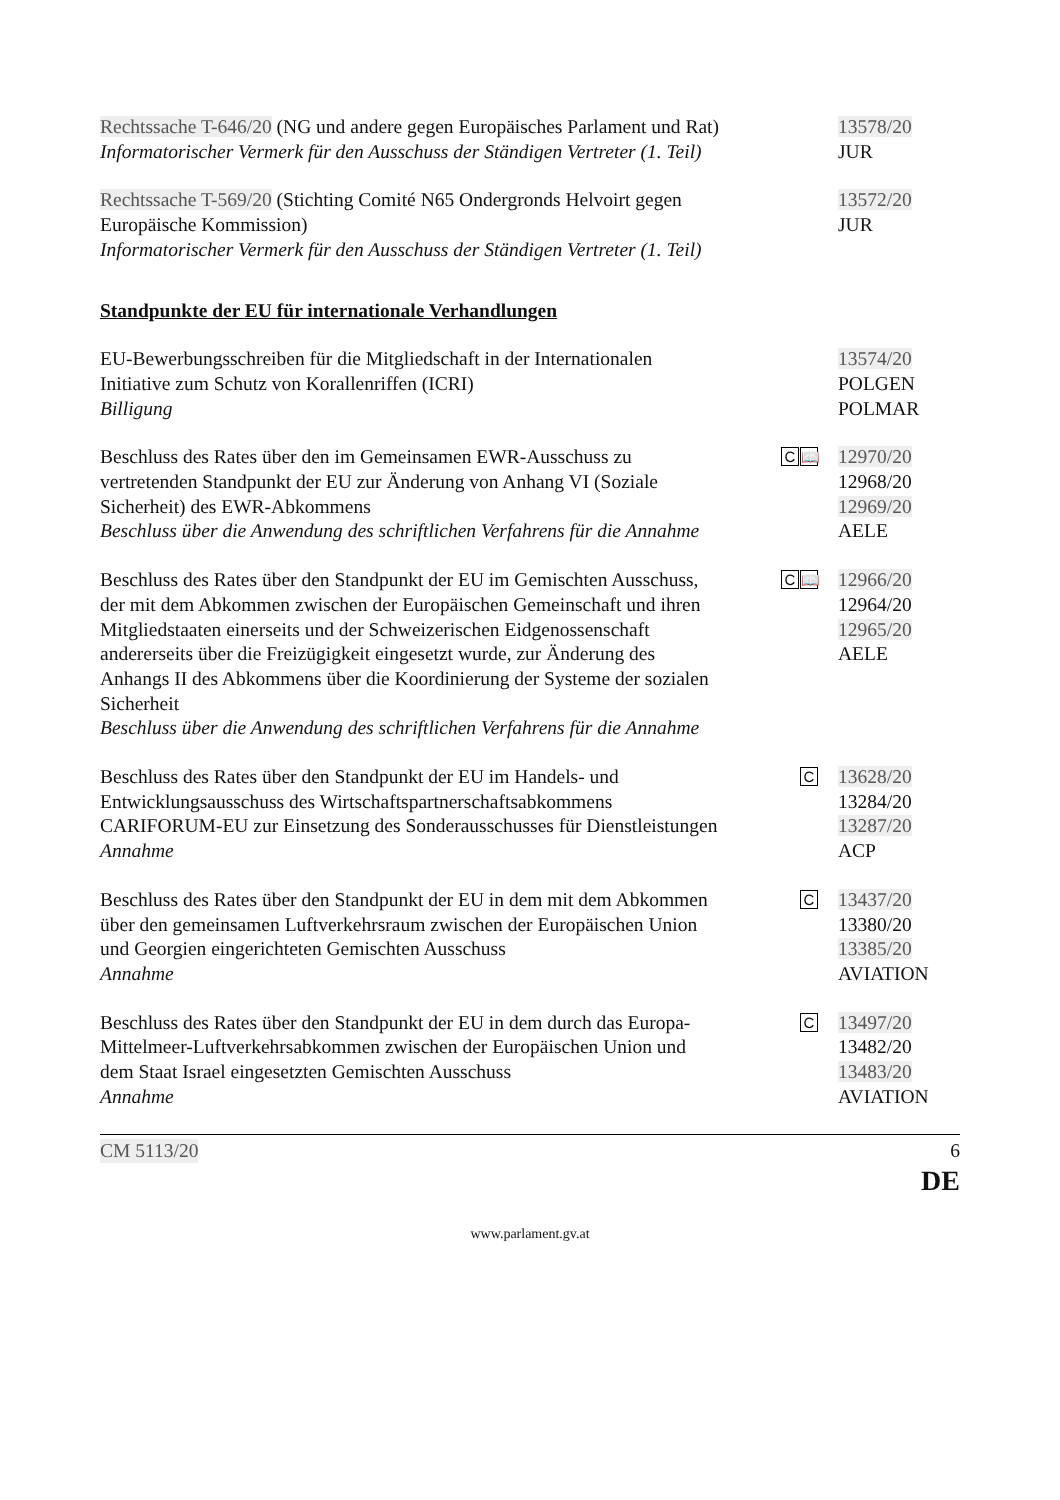Rechtssache T-646/20 (NG und andere gegen Europäisches Parlament und Rat)
Informatorischer Vermerk für den Ausschuss der Ständigen Vertreter (1. Teil)
13578/20
JUR
Rechtssache T-569/20 (Stichting Comité N65 Ondergronds Helvoirt gegen Europäische Kommission)
Informatorischer Vermerk für den Ausschuss der Ständigen Vertreter (1. Teil)
13572/20
JUR
Standpunkte der EU für internationale Verhandlungen
EU-Bewerbungsschreiben für die Mitgliedschaft in der Internationalen Initiative zum Schutz von Korallenriffen (ICRI)
Billigung
13574/20
POLGEN
POLMAR
Beschluss des Rates über den im Gemeinsamen EWR-Ausschuss zu vertretenden Standpunkt der EU zur Änderung von Anhang VI (Soziale Sicherheit) des EWR-Abkommens
Beschluss über die Anwendung des schriftlichen Verfahrens für die Annahme
C 📖
12970/20
12968/20
12969/20
AELE
Beschluss des Rates über den Standpunkt der EU im Gemischten Ausschuss, der mit dem Abkommen zwischen der Europäischen Gemeinschaft und ihren Mitgliedstaaten einerseits und der Schweizerischen Eidgenossenschaft andererseits über die Freizügigkeit eingesetzt wurde, zur Änderung des Anhangs II des Abkommens über die Koordinierung der Systeme der sozialen Sicherheit
Beschluss über die Anwendung des schriftlichen Verfahrens für die Annahme
C 📖
12966/20
12964/20
12965/20
AELE
Beschluss des Rates über den Standpunkt der EU im Handels- und Entwicklungsausschuss des Wirtschaftspartnerschaftsabkommens CARIFORUM-EU zur Einsetzung des Sonderausschusses für Dienstleistungen
Annahme
C
13628/20
13284/20
13287/20
ACP
Beschluss des Rates über den Standpunkt der EU in dem mit dem Abkommen über den gemeinsamen Luftverkehrsraum zwischen der Europäischen Union und Georgien eingerichteten Gemischten Ausschuss
Annahme
C
13437/20
13380/20
13385/20
AVIATION
Beschluss des Rates über den Standpunkt der EU in dem durch das Europa-Mittelmeer-Luftverkehrsabkommen zwischen der Europäischen Union und dem Staat Israel eingesetzten Gemischten Ausschuss
Annahme
C
13497/20
13482/20
13483/20
AVIATION
CM 5113/20 6
DE
www.parlament.gv.at